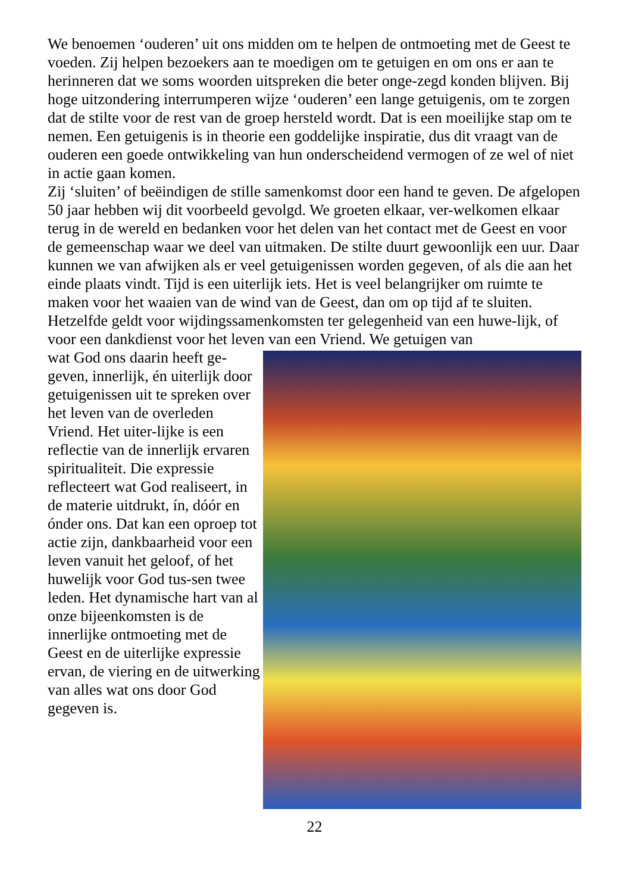We benoemen ‘ouderen’ uit ons midden om te helpen de ontmoeting met de Geest te voeden. Zij helpen bezoekers aan te moedigen om te getuigen en om ons er aan te herinneren dat we soms woorden uitspreken die beter onge-zegd konden blijven. Bij hoge uitzondering interrumperen wijze ‘ouderen’ een lange getuigenis, om te zorgen dat de stilte voor de rest van de groep hersteld wordt. Dat is een moeilijke stap om te nemen. Een getuigenis is in theorie een goddelijke inspiratie, dus dit vraagt van de ouderen een goede ontwikkeling van hun onderscheidend vermogen of ze wel of niet in actie gaan komen.
Zij ‘sluiten’ of beëindigen de stille samenkomst door een hand te geven. De afgelopen 50 jaar hebben wij dit voorbeeld gevolgd. We groeten elkaar, ver-welkomen elkaar terug in de wereld en bedanken voor het delen van het contact met de Geest en voor de gemeenschap waar we deel van uitmaken. De stilte duurt gewoonlijk een uur. Daar kunnen we van afwijken als er veel getuigenissen worden gegeven, of als die aan het einde plaats vindt. Tijd is een uiterlijk iets. Het is veel belangrijker om ruimte te maken voor het waaien van de wind van de Geest, dan om op tijd af te sluiten.
Hetzelfde geldt voor wijdingssamenkomsten ter gelegenheid van een huwe-lijk, of voor een dankdienst voor het leven van een Vriend. We getuigen van
wat God ons daarin heeft ge-geven, innerlijk, én uiterlijk door getuigenissen uit te spreken over het leven van de overleden Vriend. Het uiter-lijke is een reflectie van de innerlijk ervaren spiritualiteit. Die expressie reflecteert wat God realiseert, in de materie uitdrukt, ín, dóór en ónder ons. Dat kan een oproep tot actie zijn, dankbaarheid voor een leven vanuit het geloof, of het huwelijk voor God tus-sen twee leden. Het dynamische hart van al onze bijeenkomsten is de innerlijke ontmoeting met de Geest en de uiterlijke expressie ervan, de viering en de uitwerking van alles wat ons door God gegeven is.
22